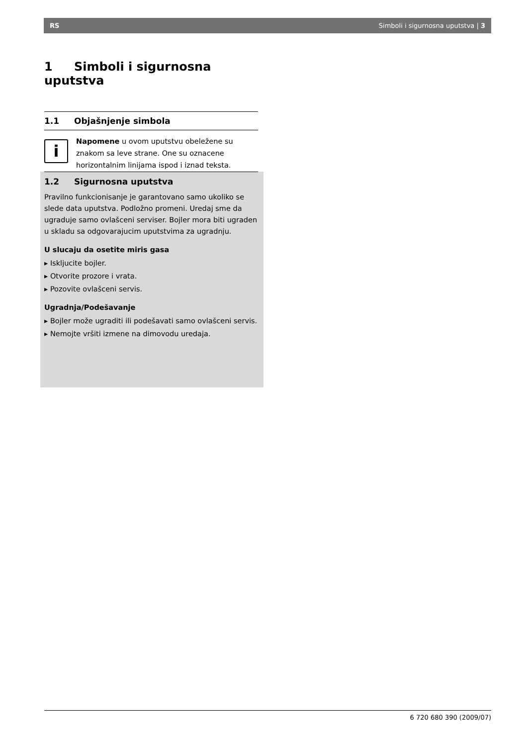RS Simboli i sigurnosna uputstva | 3
1 Simboli i sigurnosna uputstva
1.1 Objašnjenje simbola
i
Napomene u ovom uputstvu obeležene su znakom sa leve strane. One su oznacene horizontalnim linijama ispod i iznad teksta.
1.2 Sigurnosna uputstva
Pravilno funkcionisanje je garantovano samo ukoliko se slede data uputstva. Podložno promeni. Uredaj sme da ugraduje samo ovlašceni serviser. Bojler mora biti ugraden u skladu sa odgovarajucim uputstvima za ugradnju.
U slucaju da osetite miris gasa
▸ Iskljucite bojler.
▸ Otvorite prozore i vrata.
▸ Pozovite ovlašceni servis.
Ugradnja/Podešavanje
▸ Bojler može ugraditi ili podešavati samo ovlašceni servis.
▸ Nemojte vršiti izmene na dimovodu uredaja.
6 720 680 390 (2009/07)